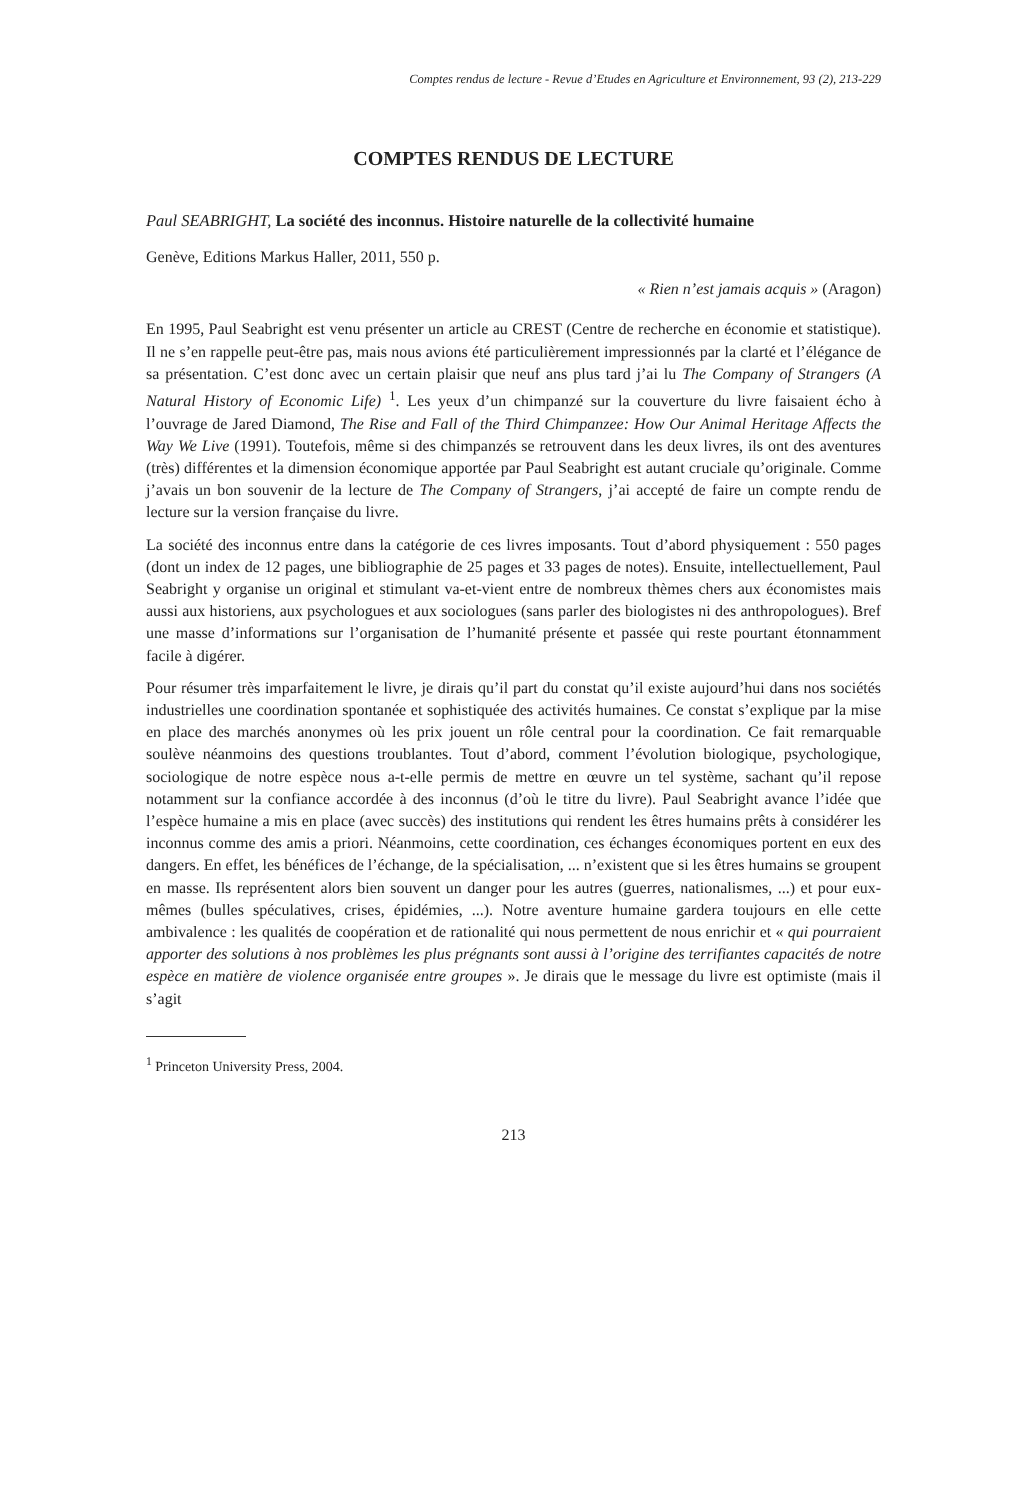Comptes rendus de lecture - Revue d’Etudes en Agriculture et Environnement, 93 (2), 213-229
COMPTES RENDUS DE LECTURE
Paul SEABRIGHT, La société des inconnus. Histoire naturelle de la collectivité humaine
Genève, Editions Markus Haller, 2011, 550 p.
« Rien n’est jamais acquis » (Aragon)
En 1995, Paul Seabright est venu présenter un article au CREST (Centre de recherche en économie et statistique). Il ne s’en rappelle peut-être pas, mais nous avions été particulièrement impressionnés par la clarté et l’élégance de sa présentation. C’est donc avec un certain plaisir que neuf ans plus tard j’ai lu The Company of Strangers (A Natural History of Economic Life) <sup>1</sup>. Les yeux d’un chimpanzé sur la couverture du livre faisaient écho à l’ouvrage de Jared Diamond, The Rise and Fall of the Third Chimpanzee: How Our Animal Heritage Affects the Way We Live (1991). Toutefois, même si des chimpanzés se retrouvent dans les deux livres, ils ont des aventures (très) différentes et la dimension économique apportée par Paul Seabright est autant cruciale qu’originale. Comme j’avais un bon souvenir de la lecture de The Company of Strangers, j’ai accepté de faire un compte rendu de lecture sur la version française du livre.
La société des inconnus entre dans la catégorie de ces livres imposants. Tout d’abord physiquement : 550 pages (dont un index de 12 pages, une bibliographie de 25 pages et 33 pages de notes). Ensuite, intellectuellement, Paul Seabright y organise un original et stimulant va-et-vient entre de nombreux thèmes chers aux économistes mais aussi aux historiens, aux psychologues et aux sociologues (sans parler des biologistes ni des anthropologues). Bref une masse d’informations sur l’organisation de l’humanité présente et passée qui reste pourtant étonnamment facile à digérer.
Pour résumer très imparfaitement le livre, je dirais qu’il part du constat qu’il existe aujourd’hui dans nos sociétés industrielles une coordination spontanée et sophistiquée des activités humaines. Ce constat s’explique par la mise en place des marchés anonymes où les prix jouent un rôle central pour la coordination. Ce fait remarquable soulève néanmoins des questions troublantes. Tout d’abord, comment l’évolution biologique, psychologique, sociologique de notre espèce nous a-t-elle permis de mettre en œuvre un tel système, sachant qu’il repose notamment sur la confiance accordée à des inconnus (d’où le titre du livre). Paul Seabright avance l’idée que l’espèce humaine a mis en place (avec succès) des institutions qui rendent les êtres humains prêts à considérer les inconnus comme des amis a priori. Néanmoins, cette coordination, ces échanges économiques portent en eux des dangers. En effet, les bénéfices de l’échange, de la spécialisation, ... n’existent que si les êtres humains se groupent en masse. Ils représentent alors bien souvent un danger pour les autres (guerres, nationalismes, ...) et pour eux-mêmes (bulles spéculatives, crises, épidémies, ...). Notre aventure humaine gardera toujours en elle cette ambivalence : les qualités de coopération et de rationalité qui nous permettent de nous enrichir et « qui pourraient apporter des solutions à nos problèmes les plus prégnants sont aussi à l’origine des terrifiantes capacités de notre espèce en matière de violence organisée entre groupes ». Je dirais que le message du livre est optimiste (mais il s’agit
<sup>1</sup> Princeton University Press, 2004.
213